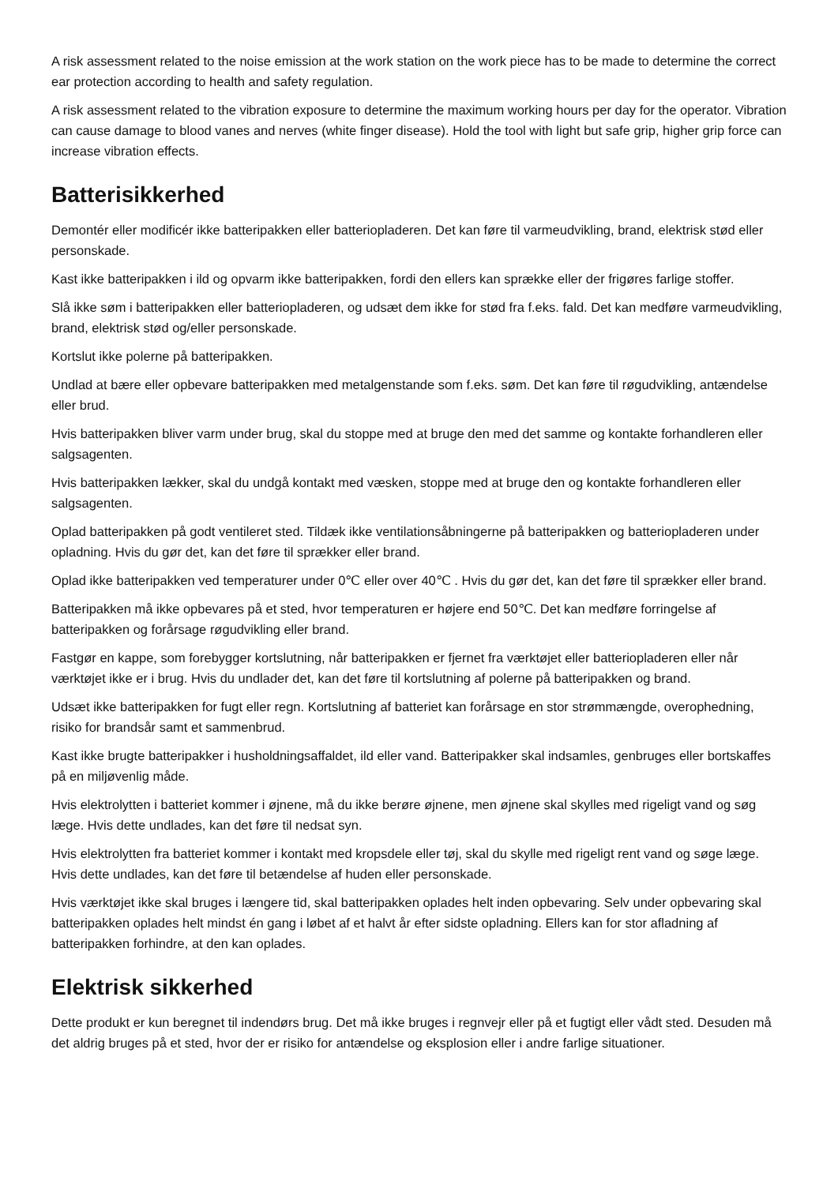A risk assessment related to the noise emission at the work station on the work piece has to be made to determine the correct ear protection according to health and safety regulation.
A risk assessment related to the vibration exposure to determine the maximum working hours per day for the operator. Vibration can cause damage to blood vanes and nerves (white finger disease). Hold the tool with light but safe grip, higher grip force can increase vibration effects.
Batterisikkerhed
Demontér eller modificér ikke batteripakken eller batteriopladeren. Det kan føre til varmeudvikling, brand, elektrisk stød eller personskade.
Kast ikke batteripakken i ild og opvarm ikke batteripakken, fordi den ellers kan sprække eller der frigøres farlige stoffer.
Slå ikke søm i batteripakken eller batteriopladeren, og udsæt dem ikke for stød fra f.eks. fald. Det kan medføre varmeudvikling, brand, elektrisk stød og/eller personskade.
Kortslut ikke polerne på batteripakken.
Undlad at bære eller opbevare batteripakken med metalgenstande som f.eks. søm. Det kan føre til røgudvikling, antændelse eller brud.
Hvis batteripakken bliver varm under brug, skal du stoppe med at bruge den med det samme og kontakte forhandleren eller salgsagenten.
Hvis batteripakken lækker, skal du undgå kontakt med væsken, stoppe med at bruge den og kontakte forhandleren eller salgsagenten.
Oplad batteripakken på godt ventileret sted. Tildæk ikke ventilationsåbningerne på batteripakken og batteriopladeren under opladning. Hvis du gør det, kan det føre til sprækker eller brand.
Oplad ikke batteripakken ved temperaturer under 0℃ eller over 40℃ . Hvis du gør det, kan det føre til sprækker eller brand.
Batteripakken må ikke opbevares på et sted, hvor temperaturen er højere end 50℃. Det kan medføre forringelse af batteripakken og forårsage røgudvikling eller brand.
Fastgør en kappe, som forebygger kortslutning, når batteripakken er fjernet fra værktøjet eller batteriopladeren eller når værktøjet ikke er i brug. Hvis du undlader det, kan det føre til kortslutning af polerne på batteripakken og brand.
Udsæt ikke batteripakken for fugt eller regn. Kortslutning af batteriet kan forårsage en stor strømmængde, overophedning, risiko for brandsår samt et sammenbrud.
Kast ikke brugte batteripakker i husholdningsaffaldet, ild eller vand. Batteripakker skal indsamles, genbruges eller bortskaffes på en miljøvenlig måde.
Hvis elektrolytten i batteriet kommer i øjnene, må du ikke berøre øjnene, men øjnene skal skylles med rigeligt vand og søg læge. Hvis dette undlades, kan det føre til nedsat syn.
Hvis elektrolytten fra batteriet kommer i kontakt med kropsdele eller tøj, skal du skylle med rigeligt rent vand og søge læge. Hvis dette undlades, kan det føre til betændelse af huden eller personskade.
Hvis værktøjet ikke skal bruges i længere tid, skal batteripakken oplades helt inden opbevaring. Selv under opbevaring skal batteripakken oplades helt mindst én gang i løbet af et halvt år efter sidste opladning. Ellers kan for stor afladning af batteripakken forhindre, at den kan oplades.
Elektrisk sikkerhed
Dette produkt er kun beregnet til indendørs brug. Det må ikke bruges i regnvejr eller på et fugtigt eller vådt sted. Desuden må det aldrig bruges på et sted, hvor der er risiko for antændelse og eksplosion eller i andre farlige situationer.